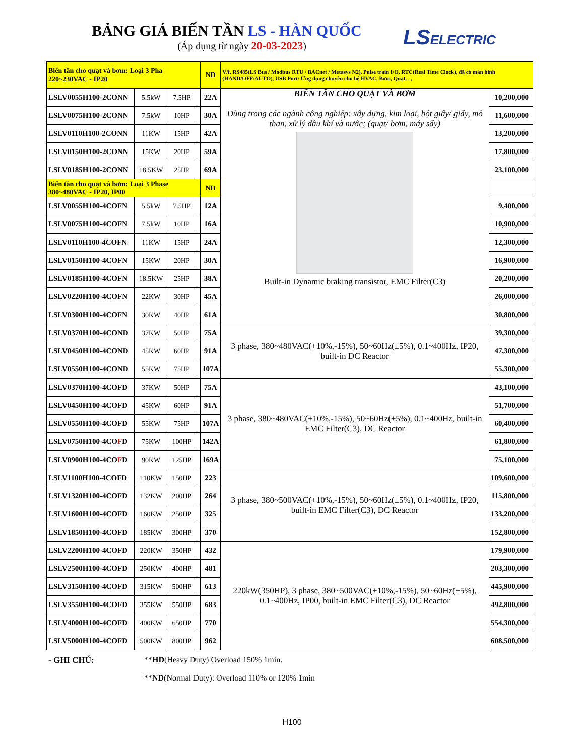BẢNG GIÁ BIẾN TẦN LS - HÀN QUỐC
(Áp dụng từ ngày 20-03-2023)
LSELECTRIC
| Biến tần cho quạt và bơm: Loại 3 Pha 220~230VAC - IP20 | | | | ND | V/f, RS485(LS Bus / Modbus RTU / BACnet / Metasys N2), Pulse train I/O, RTC(Real Time Clock), đã có màn hình (HAND/OFF/AUTO), USB Port/ Ứng dụng chuyên cho hệ HVAC, Bơm, Quạt…, | |
| LSLV0055H100-2CONN | 5.5kW | 7.5HP | | 22A | BIẾN TẦN CHO QUẠT VÀ BƠM Dùng trong các ngành công nghiệp: xây dựng, kim loại, bột giấy/ giấy, mỏ than, xử lý dầu khí và nước; (quạt/ bơm, máy sấy) Built-in Dynamic braking transistor, EMC Filter(C3) | 10,200,000 |
| LSLV0075H100-2CONN | 7.5kW | 10HP | | 30A | | 11,600,000 |
| LSLV0110H100-2CONN | 11KW | 15HP | | 42A | | 13,200,000 |
| LSLV0150H100-2CONN | 15KW | 20HP | | 59A | | 17,800,000 |
| LSLV0185H100-2CONN | 18.5KW | 25HP | | 69A | | 23,100,000 |
| Biến tần cho quạt và bơm: Loại 3 Phase 380~480VAC - IP20, IP00 | | | | ND | | |
| LSLV0055H100-4COFN | 5.5kW | 7.5HP | | 12A | | 9,400,000 |
| LSLV0075H100-4COFN | 7.5kW | 10HP | | 16A | | 10,900,000 |
| LSLV0110H100-4COFN | 11KW | 15HP | | 24A | | 12,300,000 |
| LSLV0150H100-4COFN | 15KW | 20HP | | 30A | | 16,900,000 |
| LSLV0185H100-4COFN | 18.5KW | 25HP | | 38A | | 20,200,000 |
| LSLV0220H100-4COFN | 22KW | 30HP | | 45A | | 26,000,000 |
| LSLV0300H100-4COFN | 30KW | 40HP | | 61A | | 30,800,000 |
| LSLV0370H100-4COND | 37KW | 50HP | | 75A | 3 phase, 380~480VAC(+10%,-15%), 50~60Hz(±5%), 0.1~400Hz, IP20, built-in DC Reactor | 39,300,000 |
| LSLV0450H100-4COND | 45KW | 60HP | | 91A | | 47,300,000 |
| LSLV0550H100-4COND | 55KW | 75HP | | 107A | | 55,300,000 |
| LSLV0370H100-4COFD | 37KW | 50HP | | 75A | 3 phase, 380~480VAC(+10%,-15%), 50~60Hz(±5%), 0.1~400Hz, built-in EMC Filter(C3), DC Reactor | 43,100,000 |
| LSLV0450H100-4COFD | 45KW | 60HP | | 91A | | 51,700,000 |
| LSLV0550H100-4COFD | 55KW | 75HP | | 107A | | 60,400,000 |
| LSLV0750H100-4CO F D | 75KW | 100HP | | 142A | | 61,800,000 |
| LSLV0900H100-4CO F D | 90KW | 125HP | | 169A | | 75,100,000 |
| LSLV1100H100-4COFD | 110KW | 150HP | | 223 | 3 phase, 380~500VAC(+10%,-15%), 50~60Hz(±5%), 0.1~400Hz, IP20, built-in EMC Filter(C3), DC Reactor | 109,600,000 |
| LSLV1320H100-4COFD | 132KW | 200HP | | 264 | | 115,800,000 |
| LSLV1600H100-4COFD | 160KW | 250HP | | 325 | | 133,200,000 |
| LSLV1850H100-4COFD | 185KW | 300HP | | 370 | | 152,800,000 |
| LSLV2200H100-4COFD | 220KW | 350HP | | 432 | 220kW(350HP), 3 phase, 380~500VAC(+10%,-15%), 50~60Hz(±5%), 0.1~400Hz, IP00, built-in EMC Filter(C3), DC Reactor | 179,900,000 |
| LSLV2500H100-4COFD | 250KW | 400HP | | 481 | | 203,300,000 |
| LSLV3150H100-4COFD | 315KW | 500HP | | 613 | | 445,900,000 |
| LSLV3550H100-4COFD | 355KW | 550HP | | 683 | | 492,800,000 |
| LSLV4000H100-4COFD | 400KW | 650HP | | 770 | | 554,300,000 |
| LSLV5000H100-4COFD | 500KW | 800HP | | 962 | | 608,500,000 |
- GHI CHÚ: **HD(Heavy Duty) Overload 150% 1min.
**ND(Normal Duty): Overload 110% or 120% 1min
H100